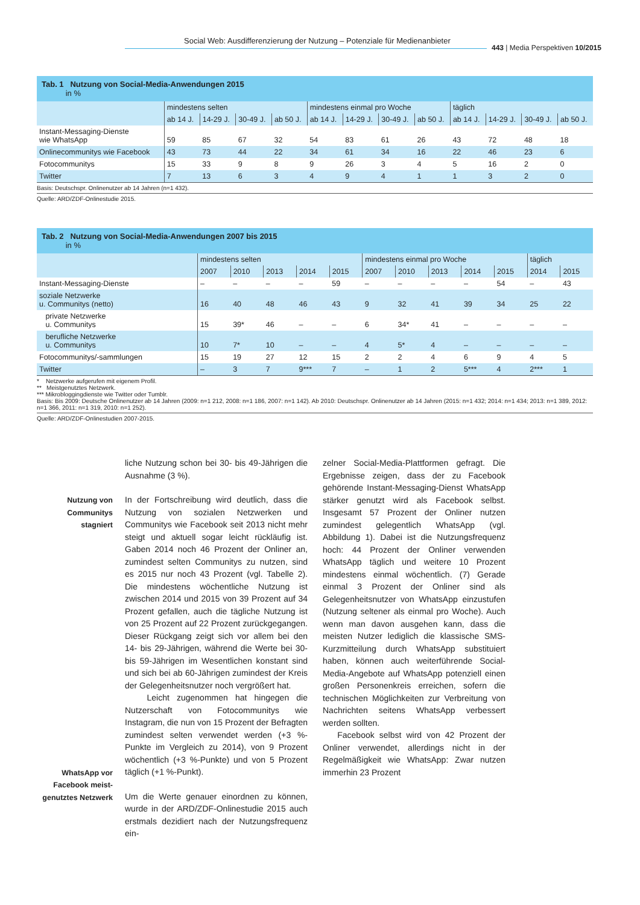Social Web: Ausdifferenzierung der Nutzung – Potenziale für Medienanbieter
443 | Media Perspektiven 10/2015
Tab. 1 Nutzung von Social-Media-Anwendungen 2015
in %
| | mindestens selten | | | | mindestens einmal pro Woche | | | | täglich | | | |
| --- | --- | --- | --- | --- | --- | --- | --- | --- | --- | --- | --- | --- |
| | ab 14 J. | 14-29 J. | 30-49 J. | ab 50 J. | ab 14 J. | 14-29 J. | 30-49 J. | ab 50 J. | ab 14 J. | 14-29 J. | 30-49 J. | ab 50 J. |
| Instant-Messaging-Dienste wie WhatsApp | 59 | 85 | 67 | 32 | 54 | 83 | 61 | 26 | 43 | 72 | 48 | 18 |
| Onlinecommunitys wie Facebook | 43 | 73 | 44 | 22 | 34 | 61 | 34 | 16 | 22 | 46 | 23 | 6 |
| Fotocommunitys | 15 | 33 | 9 | 8 | 9 | 26 | 3 | 4 | 5 | 16 | 2 | 0 |
| Twitter | 7 | 13 | 6 | 3 | 4 | 9 | 4 | 1 | 1 | 3 | 2 | 0 |
Basis: Deutschspr. Onlinenutzer ab 14 Jahren (n=1 432).
Quelle: ARD/ZDF-Onlinestudie 2015.
Tab. 2 Nutzung von Social-Media-Anwendungen 2007 bis 2015
in %
| | mindestens selten | | | | | mindestens einmal pro Woche | | | | | täglich | |
| --- | --- | --- | --- | --- | --- | --- | --- | --- | --- | --- | --- | --- |
| | 2007 | 2010 | 2013 | 2014 | 2015 | 2007 | 2010 | 2013 | 2014 | 2015 | 2014 | 2015 |
| Instant-Messaging-Dienste | – | – | – | – | 59 | – | – | – | – | 54 | – | 43 |
| soziale Netzwerke u. Communitys (netto) | 16 | 40 | 48 | 46 | 43 | 9 | 32 | 41 | 39 | 34 | 25 | 22 |
| private Netzwerke u. Communitys | 15 | 39* | 46 | – | – | 6 | 34* | 41 | – | – | – | – |
| berufliche Netzwerke u. Communitys | 10 | 7* | 10 | – | – | 4 | 5* | 4 | – | – | – | – |
| Fotocommunitys/-sammlungen | 15 | 19 | 27 | 12 | 15 | 2 | 2 | 4 | 6 | 9 | 4 | 5 |
| Twitter | – | 3 | 7 | 9*** | 7 | – | 1 | 2 | 5*** | 4 | 2*** | 1 |
* Netzwerke aufgerufen mit eigenem Profil.
** Meistgenutztes Netzwerk.
*** Mikrobloggingdienste wie Twitter oder Tumblr.
Basis: Bis 2009: Deutsche Onlinenutzer ab 14 Jahren (2009: n=1 212, 2008: n=1 186, 2007: n=1 142). Ab 2010: Deutschspr. Onlinenutzer ab 14 Jahren (2015: n=1 432; 2014: n=1 434; 2013: n=1 389, 2012: n=1 366, 2011: n=1 319, 2010: n=1 252).
Quelle: ARD/ZDF-Onlinestudien 2007-2015.
Nutzung von
Communitys
stagniert
WhatsApp vor
Facebook meist-
genutztes Netzwerk
liche Nutzung schon bei 30- bis 49-Jährigen die Ausnahme (3 %).
In der Fortschreibung wird deutlich, dass die Nutzung von sozialen Netzwerken und Communitys wie Facebook seit 2013 nicht mehr steigt und aktuell sogar leicht rückläufig ist. Gaben 2014 noch 46 Prozent der Onliner an, zumindest selten Communitys zu nutzen, sind es 2015 nur noch 43 Prozent (vgl. Tabelle 2). Die mindestens wöchentliche Nutzung ist zwischen 2014 und 2015 von 39 Prozent auf 34 Prozent gefallen, auch die tägliche Nutzung ist von 25 Prozent auf 22 Prozent zurückgegangen. Dieser Rückgang zeigt sich vor allem bei den 14- bis 29-Jährigen, während die Werte bei 30- bis 59-Jährigen im Wesentlichen konstant sind und sich bei ab 60-Jährigen zumindest der Kreis der Gelegenheitsnutzer noch vergrößert hat.
Leicht zugenommen hat hingegen die Nutzerschaft von Fotocommunitys wie Instagram, die nun von 15 Prozent der Befragten zumindest selten verwendet werden (+3 %-Punkte im Vergleich zu 2014), von 9 Prozent wöchentlich (+3 %-Punkte) und von 5 Prozent täglich (+1 %-Punkt).
Um die Werte genauer einordnen zu können, wurde in der ARD/ZDF-Onlinestudie 2015 auch erstmals dezidiert nach der Nutzungsfrequenz ein-
zelner Social-Media-Plattformen gefragt. Die Ergebnisse zeigen, dass der zu Facebook gehörende Instant-Messaging-Dienst WhatsApp stärker genutzt wird als Facebook selbst. Insgesamt 57 Prozent der Onliner nutzen zumindest gelegentlich WhatsApp (vgl. Abbildung 1). Dabei ist die Nutzungsfrequenz hoch: 44 Prozent der Onliner verwenden WhatsApp täglich und weitere 10 Prozent mindestens einmal wöchentlich. (7) Gerade einmal 3 Prozent der Onliner sind als Gelegenheitsnutzer von WhatsApp einzustufen (Nutzung seltener als einmal pro Woche). Auch wenn man davon ausgehen kann, dass die meisten Nutzer lediglich die klassische SMS-Kurzmitteilung durch WhatsApp substituiert haben, können auch weiterführende Social-Media-Angebote auf WhatsApp potenziell einen großen Personenkreis erreichen, sofern die technischen Möglichkeiten zur Verbreitung von Nachrichten seitens WhatsApp verbessert werden sollten.
Facebook selbst wird von 42 Prozent der Onliner verwendet, allerdings nicht in der Regelmäßigkeit wie WhatsApp: Zwar nutzen immerhin 23 Prozent